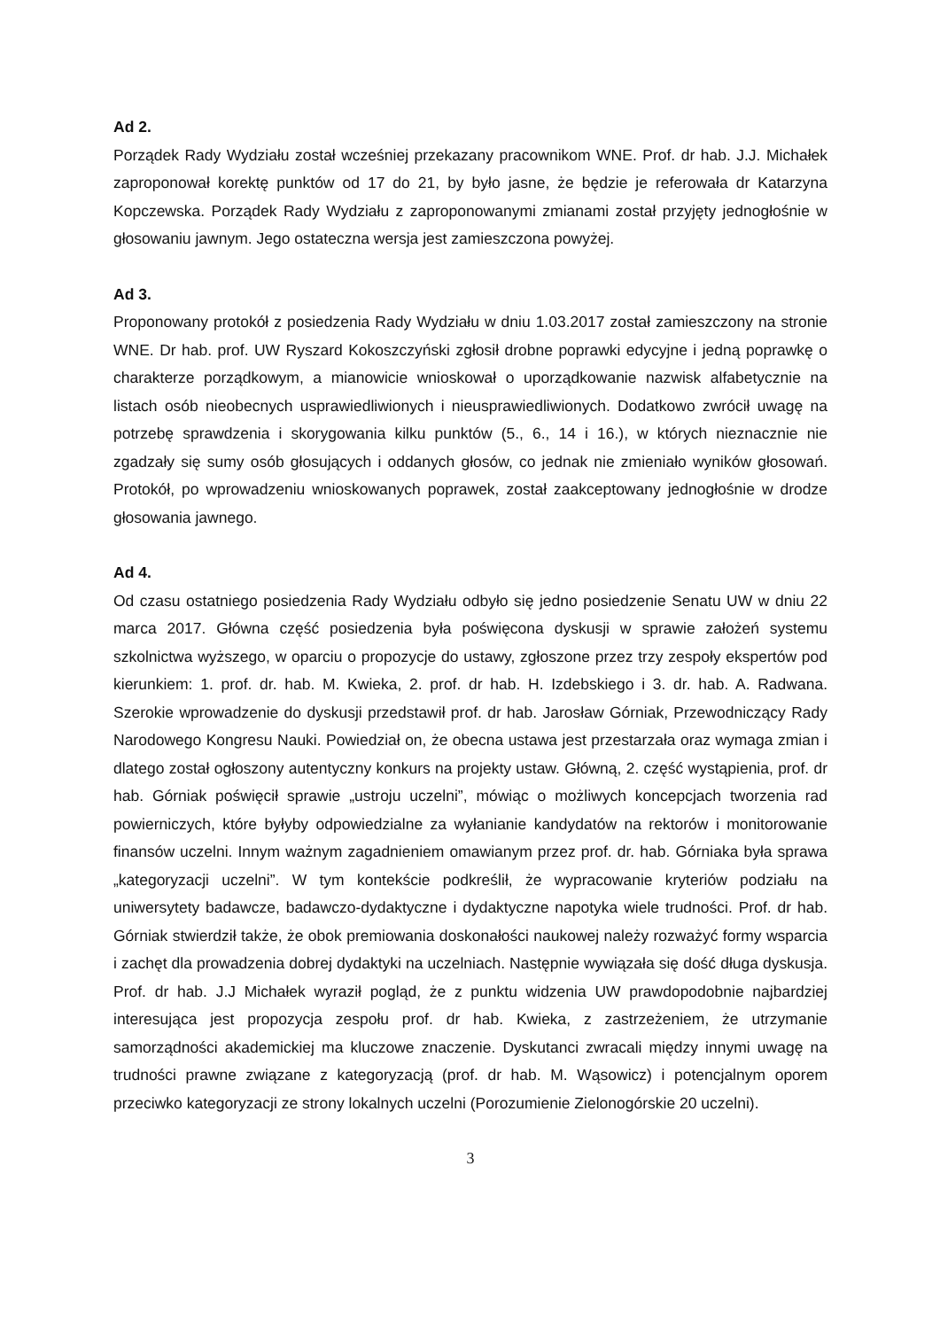Ad 2.
Porządek Rady Wydziału został wcześniej przekazany pracownikom WNE. Prof. dr hab. J.J. Michałek zaproponował korektę punktów od 17 do 21, by było jasne, że będzie je referowała dr Katarzyna Kopczewska. Porządek Rady Wydziału z zaproponowanymi zmianami został przyjęty jednogłośnie w głosowaniu jawnym. Jego ostateczna wersja jest zamieszczona powyżej.
Ad 3.
Proponowany protokół z posiedzenia Rady Wydziału w dniu 1.03.2017 został zamieszczony na stronie WNE. Dr hab. prof. UW Ryszard Kokoszczyński zgłosił drobne poprawki edycyjne i jedną poprawkę o charakterze porządkowym, a mianowicie wnioskował o uporządkowanie nazwisk alfabetycznie na listach osób nieobecnych usprawiedliwionych i nieusprawiedliwionych. Dodatkowo zwrócił uwagę na potrzebę sprawdzenia i skorygowania kilku punktów (5., 6., 14 i 16.), w których nieznacznie nie zgadzały się sumy osób głosujących i oddanych głosów, co jednak nie zmieniało wyników głosowań. Protokół, po wprowadzeniu wnioskowanych poprawek, został zaakceptowany jednogłośnie w drodze głosowania jawnego.
Ad 4.
Od czasu ostatniego posiedzenia Rady Wydziału odbyło się jedno posiedzenie Senatu UW w dniu 22 marca 2017. Główna część posiedzenia była poświęcona dyskusji w sprawie założeń systemu szkolnictwa wyższego, w oparciu o propozycje do ustawy, zgłoszone przez trzy zespoły ekspertów pod kierunkiem: 1. prof. dr. hab. M. Kwieka, 2. prof. dr hab. H. Izdebskiego i 3. dr. hab. A. Radwana. Szerokie wprowadzenie do dyskusji przedstawił prof. dr hab. Jarosław Górniak, Przewodniczący Rady Narodowego Kongresu Nauki. Powiedział on, że obecna ustawa jest przestarzała oraz wymaga zmian i dlatego został ogłoszony autentyczny konkurs na projekty ustaw. Główną, 2. część wystąpienia, prof. dr hab. Górniak poświęcił sprawie „ustroju uczelni”, mówiąc o możliwych koncepcjach tworzenia rad powierniczych, które byłyby odpowiedzialne za wyłanianie kandydatów na rektorów i monitorowanie finansów uczelni. Innym ważnym zagadnieniem omawianym przez prof. dr. hab. Górniaka była sprawa „kategoryzacji uczelni”. W tym kontekście podkreślił, że wypracowanie kryteriów podziału na uniwersytety badawcze, badawczo-dydaktyczne i dydaktyczne napotyka wiele trudności. Prof. dr hab. Górniak stwierdził także, że obok premiowania doskonałości naukowej należy rozważyć formy wsparcia i zachęt dla prowadzenia dobrej dydaktyki na uczelniach. Następnie wywiązała się dość długa dyskusja. Prof. dr hab. J.J Michałek wyraził pogląd, że z punktu widzenia UW prawdopodobnie najbardziej interesująca jest propozycja zespołu prof. dr hab. Kwieka, z zastrzeżeniem, że utrzymanie samorządności akademickiej ma kluczowe znaczenie. Dyskutanci zwracali między innymi uwagę na trudności prawne związane z kategoryzacją (prof. dr hab. M. Wąsowicz) i potencjalnym oporem przeciwko kategoryzacji ze strony lokalnych uczelni (Porozumienie Zielonogórskie 20 uczelni).
3